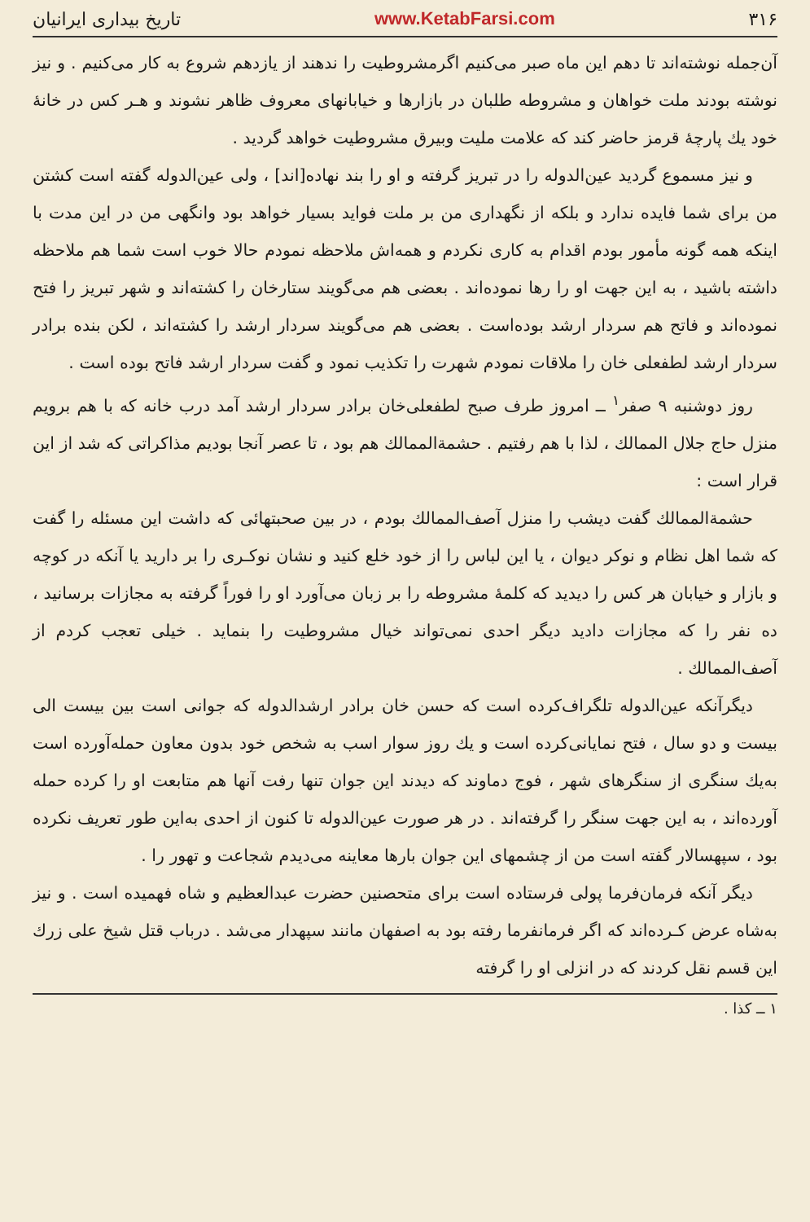۳۱۶ www.KetabFarsi.com تاریخ بیداری ایرانیان
آن‌جمله نوشته‌اند تا دهم این ماه صبر می‌کنیم اگرمشروطیت را ندهند از یازدهم شروع به کار می‌کنیم . و نیز نوشته بودند ملت خواهان و مشروطه طلبان در بازارها و خیابانهای معروف ظاهر نشوند و هـر کس در خانهٔ خود یك پارچهٔ قرمز حاضر کند که علامت ملیت وبیرق مشروطیت خواهد گردید .
و نیز مسموع گردید عین‌الدوله را در تبریز گرفته و او را بند نهاده[اند] ، ولی عین‌الدوله گفته است کشتن من برای شما فایده ندارد و بلکه از نگهداری من بر ملت فواید بسیار خواهد بود وانگهی من در این مدت با اینکه همه گونه مأمور بودم اقدام به کاری نکردم و همه‌اش ملاحظه نمودم حالا خوب است شما هم ملاحظه داشته باشید ، به این جهت او را رها نموده‌اند . بعضی هم می‌گویند ستارخان را کشته‌اند و شهر تبریز را فتح نموده‌اند و فاتح هم سردار ارشد بوده‌است . بعضی هم می‌گویند سردار ارشد را کشته‌اند ، لکن بنده برادر سردار ارشد لطفعلی خان را ملاقات نمودم شهرت را تکذیب نمود و گفت سردار ارشد فاتح بوده است .
روز دوشنبه ۹ صفر<sup>۱</sup> ــ امروز طرف صبح لطفعلی‌خان برادر سردار ارشد آمد درب خانه که با هم برویم منزل حاج جلال الممالك ، لذا با هم رفتیم . حشمة‌الممالك هم بود ، تا عصر آنجا بودیم مذاکراتی که شد از این قرار است :
حشمة‌الممالك گفت دیشب را منزل آصف‌الممالك بودم ، در بین صحبتهائی که داشت این مسئله را گفت که شما اهل نظام و نوکر دیوان ، یا این لباس را از خود خلع کنید و نشان نوکـری را بر دارید یا آنکه در کوچه و بازار و خیابان هر کس را دیدید که کلمهٔ مشروطه را بر زبان می‌آورد او را فوراً گرفته به مجازات برسانید ، ده نفر را که مجازات دادید دیگر احدی نمی‌تواند خیال مشروطیت را بنماید . خیلی تعجب کردم از آصف‌الممالك .
دیگرآنکه عین‌الدوله تلگراف‌کرده است که حسن خان برادر ارشدالدوله که جوانی است بین بیست الی بیست و دو سال ، فتح نمایانی‌کرده است و یك روز سوار اسب به شخص خود بدون معاون حمله‌آورده است به‌یك سنگری از سنگرهای شهر ، فوج دماوند که دیدند این جوان تنها رفت آنها هم متابعت او را کرده حمله آورده‌اند ، به این جهت سنگر را گرفته‌اند . در هر صورت عین‌الدوله تا کنون از احدی به‌این طور تعریف نکرده بود ، سپهسالار گفته است من از چشمهای این جوان بارها معاینه می‌دیدم شجاعت و تهور را .
دیگر آنکه فرمان‌فرما پولی فرستاده است برای متحصنین حضرت عبدالعظیم و شاه فهمیده است . و نیز به‌شاه عرض کـرده‌اند که اگر فرمانفرما رفته بود به اصفهان مانند سپهدار می‌شد . درباب قتل شیخ علی زرك این قسم نقل کردند که در انزلی او را گرفته
۱ ــ کذا .